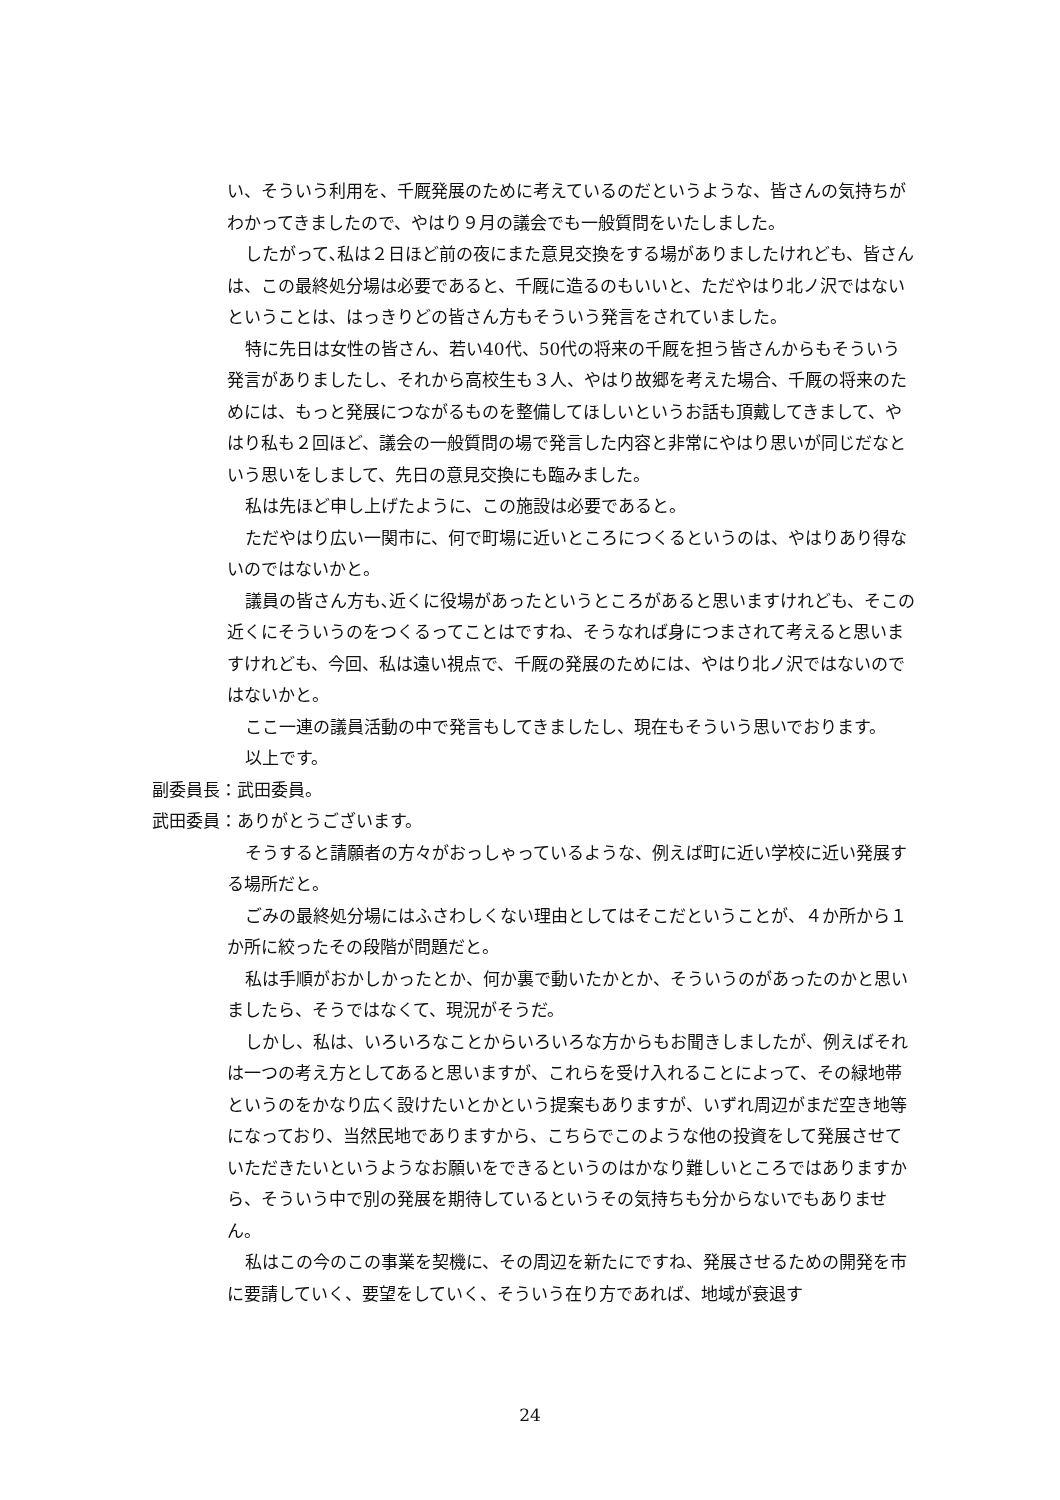い、そういう利用を、千厩発展のために考えているのだというような、皆さんの気持ちがわかってきましたので、やはり９月の議会でも一般質問をいたしました。
したがって､私は２日ほど前の夜にまた意見交換をする場がありましたけれども、皆さんは、この最終処分場は必要であると、千厩に造るのもいいと、ただやはり北ノ沢ではないということは、はっきりどの皆さん方もそういう発言をされていました。
特に先日は女性の皆さん、若い40代、50代の将来の千厩を担う皆さんからもそういう発言がありましたし、それから高校生も３人、やはり故郷を考えた場合、千厩の将来のためには、もっと発展につながるものを整備してほしいというお話も頂戴してきまして、やはり私も２回ほど、議会の一般質問の場で発言した内容と非常にやはり思いが同じだなという思いをしまして、先日の意見交換にも臨みました。
私は先ほど申し上げたように、この施設は必要であると。
ただやはり広い一関市に、何で町場に近いところにつくるというのは、やはりあり得ないのではないかと。
議員の皆さん方も､近くに役場があったというところがあると思いますけれども、そこの近くにそういうのをつくるってことはですね、そうなれば身につまされて考えると思いますけれども、今回、私は遠い視点で、千厩の発展のためには、やはり北ノ沢ではないのではないかと。
ここ一連の議員活動の中で発言もしてきましたし、現在もそういう思いでおります。
以上です。
副委員長：武田委員。
武田委員：ありがとうございます。
そうすると請願者の方々がおっしゃっているような、例えば町に近い学校に近い発展する場所だと。
ごみの最終処分場にはふさわしくない理由としてはそこだということが、４か所から１か所に絞ったその段階が問題だと。
私は手順がおかしかったとか、何か裏で動いたかとか、そういうのがあったのかと思いましたら、そうではなくて、現況がそうだ。
しかし、私は、いろいろなことからいろいろな方からもお聞きしましたが、例えばそれは一つの考え方としてあると思いますが、これらを受け入れることによって、その緑地帯というのをかなり広く設けたいとかという提案もありますが、いずれ周辺がまだ空き地等になっており、当然民地でありますから、こちらでこのような他の投資をして発展させていただきたいというようなお願いをできるというのはかなり難しいところではありますから、そういう中で別の発展を期待しているというその気持ちも分からないでもありません。
私はこの今のこの事業を契機に、その周辺を新たにですね、発展させるための開発を市に要請していく、要望をしていく、そういう在り方であれば、地域が衰退す
24